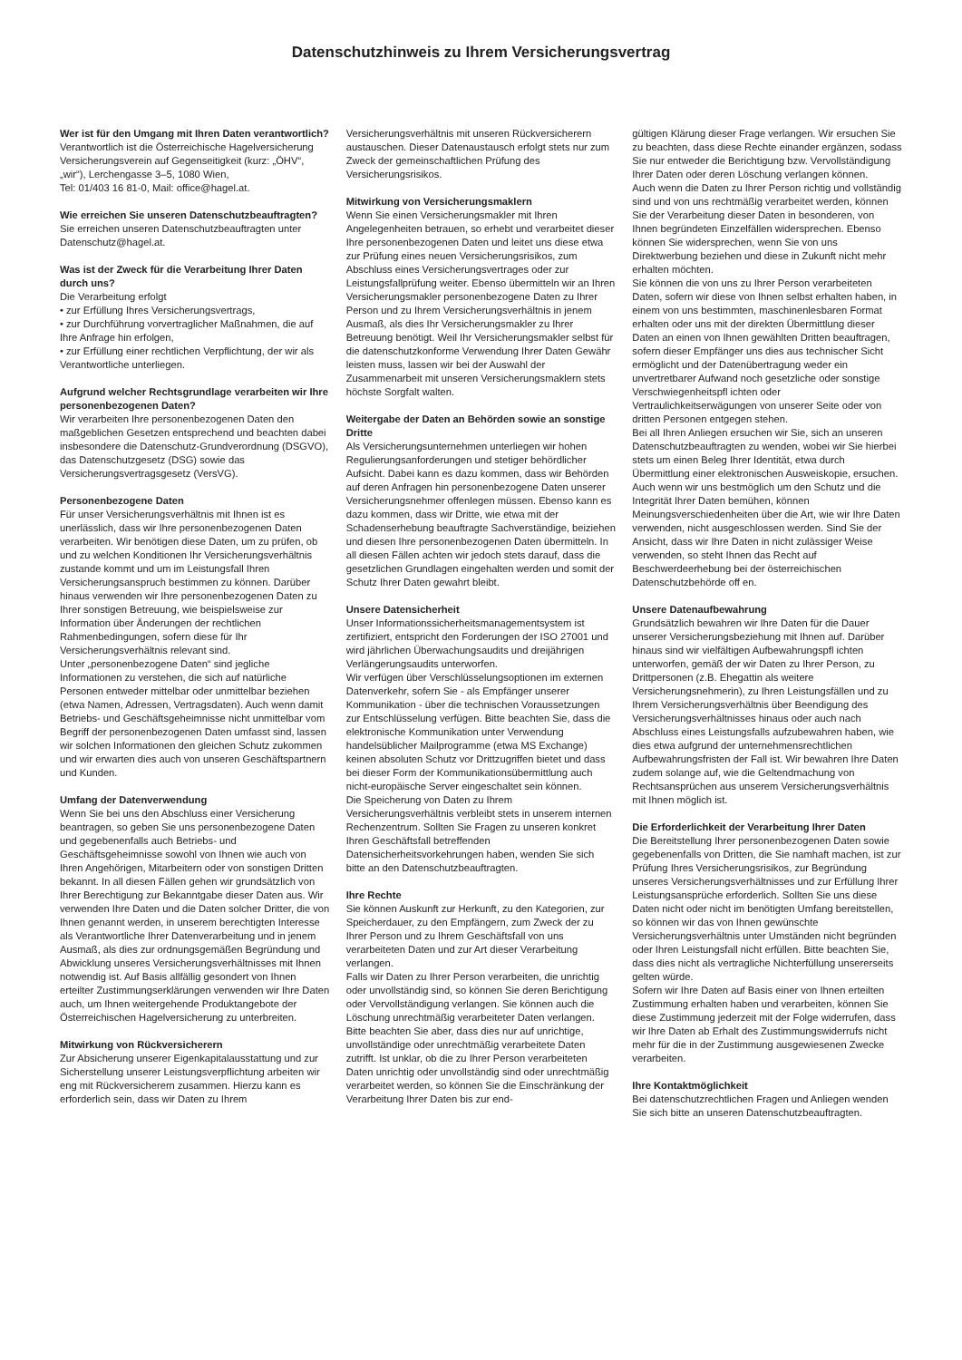Datenschutzhinweis zu Ihrem Versicherungsvertrag
Wer ist für den Umgang mit Ihren Daten verantwortlich?
Verantwortlich ist die Österreichische Hagelversicherung Versicherungsverein auf Gegenseitigkeit (kurz: „ÖHV“, „wir“), Lerchengasse 3–5, 1080 Wien,
Tel: 01/403 16 81-0, Mail: office@hagel.at.
Wie erreichen Sie unseren Datenschutzbeauftragten?
Sie erreichen unseren Datenschutzbeauftragten unter Datenschutz@hagel.at.
Was ist der Zweck für die Verarbeitung Ihrer Daten durch uns?
Die Verarbeitung erfolgt
• zur Erfüllung Ihres Versicherungsvertrags,
• zur Durchführung vorvertraglicher Maßnahmen, die auf Ihre Anfrage hin erfolgen,
• zur Erfüllung einer rechtlichen Verpflichtung, der wir als Verantwortliche unterliegen.
Aufgrund welcher Rechtsgrundlage verarbeiten wir Ihre personenbezogenen Daten?
Wir verarbeiten Ihre personenbezogenen Daten den maßgeblichen Gesetzen entsprechend und beachten dabei insbesondere die Datenschutz-Grundverordnung (DSGVO), das Datenschutzgesetz (DSG) sowie das Versicherungsvertragsgesetz (VersVG).
Personenbezogene Daten
Für unser Versicherungsverhältnis mit Ihnen ist es unerlässlich, dass wir Ihre personenbezogenen Daten verarbeiten. Wir benötigen diese Daten, um zu prüfen, ob und zu welchen Konditionen Ihr Versicherungsverhältnis zustande kommt und um im Leistungsfall Ihren Versicherungsanspruch bestimmen zu können. Darüber hinaus verwenden wir Ihre personenbezogenen Daten zu Ihrer sonstigen Betreuung, wie beispielsweise zur Information über Änderungen der rechtlichen Rahmenbedingungen, sofern diese für Ihr Versicherungsverhältnis relevant sind.
Unter „personenbezogene Daten“ sind jegliche Informationen zu verstehen, die sich auf natürliche Personen entweder mittelbar oder unmittelbar beziehen (etwa Namen, Adressen, Vertragsdaten). Auch wenn damit Betriebs- und Geschäftsgeheimnisse nicht unmittelbar vom Begriff der personenbezogenen Daten umfasst sind, lassen wir solchen Informationen den gleichen Schutz zukommen und wir erwarten dies auch von unseren Geschäftspartnern und Kunden.
Umfang der Datenverwendung
Wenn Sie bei uns den Abschluss einer Versicherung beantragen, so geben Sie uns personenbezogene Daten und gegebenenfalls auch Betriebs- und Geschäftsgeheimnisse sowohl von Ihnen wie auch von Ihren Angehörigen, Mitarbeitern oder von sonstigen Dritten bekannt. In all diesen Fällen gehen wir grundsätzlich von Ihrer Berechtigung zur Bekanntgabe dieser Daten aus. Wir verwenden Ihre Daten und die Daten solcher Dritter, die von Ihnen genannt werden, in unserem berechtigten Interesse als Verantwortliche Ihrer Datenverarbeitung und in jenem Ausmaß, als dies zur ordnungsgemäßen Begründung und Abwicklung unseres Versicherungsverhältnisses mit Ihnen notwendig ist. Auf Basis allfällig gesondert von Ihnen erteilter Zustimmungserklärungen verwenden wir Ihre Daten auch, um Ihnen weitergehende Produktangebote der Österreichischen Hagelversicherung zu unterbreiten.
Mitwirkung von Rückversicherern
Zur Absicherung unserer Eigenkapitalausstattung und zur Sicherstellung unserer Leistungsverpflichtung arbeiten wir eng mit Rückversicherern zusammen. Hierzu kann es erforderlich sein, dass wir Daten zu Ihrem
Versicherungsverhältnis mit unseren Rückversicherern austauschen. Dieser Datenaustausch erfolgt stets nur zum Zweck der gemeinschaftlichen Prüfung des Versicherungsrisikos.
Mitwirkung von Versicherungsmaklern
Wenn Sie einen Versicherungsmakler mit Ihren Angelegenheiten betrauen, so erhebt und verarbeitet dieser Ihre personenbezogenen Daten und leitet uns diese etwa zur Prüfung eines neuen Versicherungsrisikos, zum Abschluss eines Versicherungsvertrages oder zur Leistungsfallprüfung weiter. Ebenso übermitteln wir an Ihren Versicherungsmakler personenbezogene Daten zu Ihrer Person und zu Ihrem Versicherungsverhältnis in jenem Ausmaß, als dies Ihr Versicherungsmakler zu Ihrer Betreuung benötigt. Weil Ihr Versicherungsmakler selbst für die datenschutzkonforme Verwendung Ihrer Daten Gewähr leisten muss, lassen wir bei der Auswahl der Zusammenarbeit mit unseren Versicherungsmaklern stets höchste Sorgfalt walten.
Weitergabe der Daten an Behörden sowie an sonstige Dritte
Als Versicherungsunternehmen unterliegen wir hohen Regulierungsanforderungen und stetiger behördlicher Aufsicht. Dabei kann es dazu kommen, dass wir Behörden auf deren Anfragen hin personenbezogene Daten unserer Versicherungsnehmer offenlegen müssen. Ebenso kann es dazu kommen, dass wir Dritte, wie etwa mit der Schadenserhebung beauftragte Sachverständige, beiziehen und diesen Ihre personenbezogenen Daten übermitteln. In all diesen Fällen achten wir jedoch stets darauf, dass die gesetzlichen Grundlagen eingehalten werden und somit der Schutz Ihrer Daten gewahrt bleibt.
Unsere Datensicherheit
Unser Informationssicherheitsmanagementsystem ist zertifiziert, entspricht den Forderungen der ISO 27001 und wird jährlichen Überwachungsaudits und dreijährigen Verlängerungsaudits unterworfen.
Wir verfügen über Verschlüsselungsoptionen im externen Datenverkehr, sofern Sie - als Empfänger unserer Kommunikation - über die technischen Voraussetzungen zur Entschlüsselung verfügen. Bitte beachten Sie, dass die elektronische Kommunikation unter Verwendung handelsüblicher Mailprogramme (etwa MS Exchange) keinen absoluten Schutz vor Drittzugriffen bietet und dass bei dieser Form der Kommunikationsübermittlung auch nicht-europäische Server eingeschaltet sein können.
Die Speicherung von Daten zu Ihrem Versicherungsverhältnis verbleibt stets in unserem internen Rechenzentrum. Sollten Sie Fragen zu unseren konkret Ihren Geschäftsfall betreffenden Datensicherheitsvorkehrungen haben, wenden Sie sich bitte an den Datenschutzbeauftragten.
Ihre Rechte
Sie können Auskunft zur Herkunft, zu den Kategorien, zur Speicherdauer, zu den Empfängern, zum Zweck der zu Ihrer Person und zu Ihrem Geschäftsfall von uns verarbeiteten Daten und zur Art dieser Verarbeitung verlangen.
Falls wir Daten zu Ihrer Person verarbeiten, die unrichtig oder unvollständig sind, so können Sie deren Berichtigung oder Vervollständigung verlangen. Sie können auch die Löschung unrechtmäßig verarbeiteter Daten verlangen. Bitte beachten Sie aber, dass dies nur auf unrichtige, unvollständige oder unrechtmäßig verarbeitete Daten zutrifft. Ist unklar, ob die zu Ihrer Person verarbeiteten Daten unrichtig oder unvollständig sind oder unrechtmäßig verarbeitet werden, so können Sie die Einschränkung der Verarbeitung Ihrer Daten bis zur end-
gültigen Klärung dieser Frage verlangen. Wir ersuchen Sie zu beachten, dass diese Rechte einander ergänzen, sodass Sie nur entweder die Berichtigung bzw. Vervollständigung Ihrer Daten oder deren Löschung verlangen können.
Auch wenn die Daten zu Ihrer Person richtig und vollständig sind und von uns rechtmäßig verarbeitet werden, können Sie der Verarbeitung dieser Daten in besonderen, von Ihnen begründeten Einzelfällen widersprechen. Ebenso können Sie widersprechen, wenn Sie von uns Direktwerbung beziehen und diese in Zukunft nicht mehr erhalten möchten.
Sie können die von uns zu Ihrer Person verarbeiteten Daten, sofern wir diese von Ihnen selbst erhalten haben, in einem von uns bestimmten, maschinenlesbaren Format erhalten oder uns mit der direkten Übermittlung dieser Daten an einen von Ihnen gewählten Dritten beauftragen, sofern dieser Empfänger uns dies aus technischer Sicht ermöglicht und der Datenübertragung weder ein unvertretbarer Aufwand noch gesetzliche oder sonstige Verschwiegenheitspfl ichten oder Vertraulichkeitserwägungen von unserer Seite oder von dritten Personen entgegen stehen.
Bei all Ihren Anliegen ersuchen wir Sie, sich an unseren Datenschutzbeauftragten zu wenden, wobei wir Sie hierbei stets um einen Beleg Ihrer Identität, etwa durch Übermittlung einer elektronischen Ausweiskopie, ersuchen.
Auch wenn wir uns bestmöglich um den Schutz und die Integrität Ihrer Daten bemühen, können Meinungsverschiedenheiten über die Art, wie wir Ihre Daten verwenden, nicht ausgeschlossen werden. Sind Sie der Ansicht, dass wir Ihre Daten in nicht zulässiger Weise verwenden, so steht Ihnen das Recht auf Beschwerdeerhebung bei der österreichischen Datenschutzbehörde off en.
Unsere Datenaufbewahrung
Grundsätzlich bewahren wir Ihre Daten für die Dauer unserer Versicherungsbeziehung mit Ihnen auf. Darüber hinaus sind wir vielfältigen Aufbewahrungspfl ichten unterworfen, gemäß der wir Daten zu Ihrer Person, zu Drittpersonen (z.B. Ehegattin als weitere Versicherungsnehmerin), zu Ihren Leistungsfällen und zu Ihrem Versicherungsverhältnis über Beendigung des Versicherungsverhältnisses hinaus oder auch nach Abschluss eines Leistungsfalls aufzubewahren haben, wie dies etwa aufgrund der unternehmensrechtlichen Aufbewahrungsfristen der Fall ist. Wir bewahren Ihre Daten zudem solange auf, wie die Geltendmachung von Rechtsansprüchen aus unserem Versicherungsverhältnis mit Ihnen möglich ist.
Die Erforderlichkeit der Verarbeitung Ihrer Daten
Die Bereitstellung Ihrer personenbezogenen Daten sowie gegebenenfalls von Dritten, die Sie namhaft machen, ist zur Prüfung Ihres Versicherungsrisikos, zur Begründung unseres Versicherungsverhältnisses und zur Erfüllung Ihrer Leistungsansprüche erforderlich. Sollten Sie uns diese Daten nicht oder nicht im benötigten Umfang bereitstellen, so können wir das von Ihnen gewünschte Versicherungsverhältnis unter Umständen nicht begründen oder Ihren Leistungsfall nicht erfüllen. Bitte beachten Sie, dass dies nicht als vertragliche Nichterfüllung unsererseits gelten würde.
Sofern wir Ihre Daten auf Basis einer von Ihnen erteilten Zustimmung erhalten haben und verarbeiten, können Sie diese Zustimmung jederzeit mit der Folge widerrufen, dass wir Ihre Daten ab Erhalt des Zustimmungswiderrufs nicht mehr für die in der Zustimmung ausgewiesenen Zwecke verarbeiten.
Ihre Kontaktmöglichkeit
Bei datenschutzrechtlichen Fragen und Anliegen wenden Sie sich bitte an unseren Datenschutzbeauftragten.